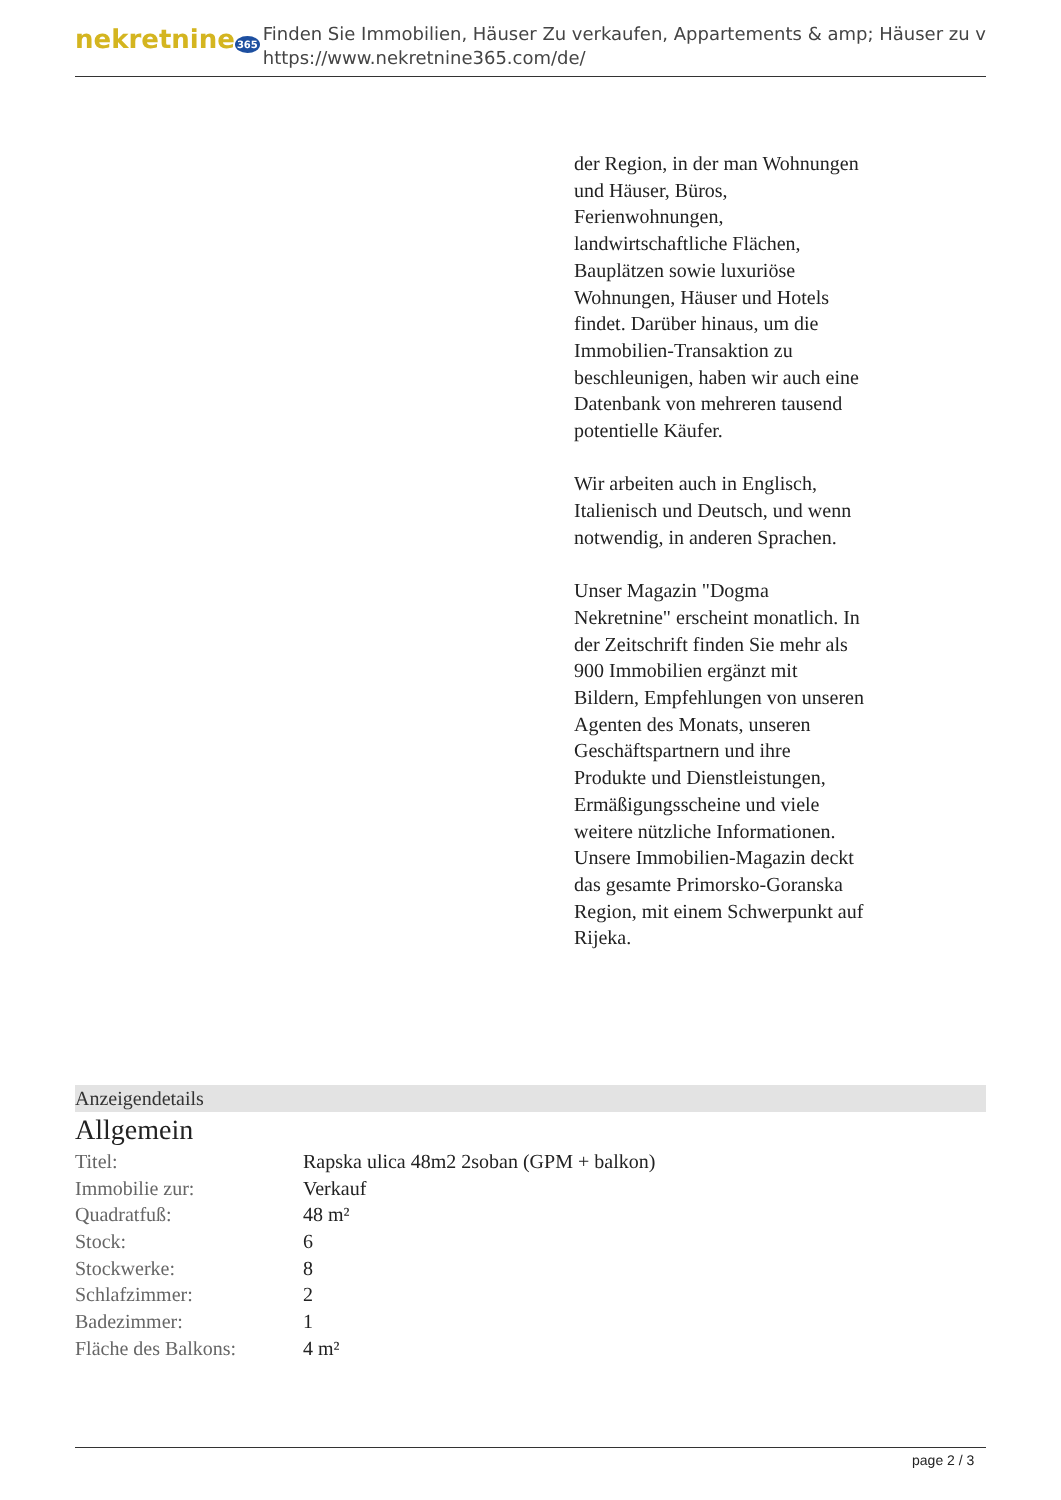nekretnine365
Finden Sie Immobilien, Häuser Zu verkaufen, Appartements & amp; Häuser zu v
https://www.nekretnine365.com/de/
der Region, in der man Wohnungen und Häuser, Büros, Ferienwohnungen, landwirtschaftliche Flächen, Bauplätzen sowie luxuriöse Wohnungen, Häuser und Hotels findet. Darüber hinaus, um die Immobilien-Transaktion zu beschleunigen, haben wir auch eine Datenbank von mehreren tausend potentielle Käufer.
Wir arbeiten auch in Englisch, Italienisch und Deutsch, und wenn notwendig, in anderen Sprachen.
Unser Magazin "Dogma Nekretnine" erscheint monatlich. In der Zeitschrift finden Sie mehr als 900 Immobilien ergänzt mit Bildern, Empfehlungen von unseren Agenten des Monats, unseren Geschäftspartnern und ihre Produkte und Dienstleistungen, Ermäßigungsscheine und viele weitere nützliche Informationen. Unsere Immobilien-Magazin deckt das gesamte Primorsko-Goranska Region, mit einem Schwerpunkt auf Rijeka.
Anzeigendetails
Allgemein
| Titel: | Rapska ulica 48m2 2soban (GPM + balkon) |
| Immobilie zur: | Verkauf |
| Quadratfuß: | 48 m² |
| Stock: | 6 |
| Stockwerke: | 8 |
| Schlafzimmer: | 2 |
| Badezimmer: | 1 |
| Fläche des Balkons: | 4 m² |
page 2 / 3